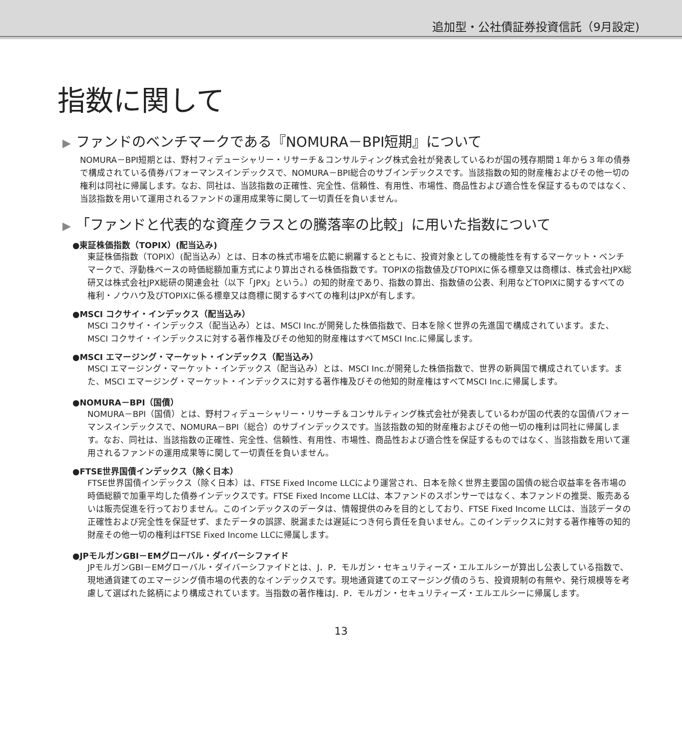追加型・公社債証券投資信託（9月設定)
指数に関して
▶ ファンドのベンチマークである『NOMURA－BPI短期』について
NOMURA－BPI短期とは、野村フィデューシャリー・リサーチ＆コンサルティング株式会社が発表しているわが国の残存期間１年から３年の債券で構成されている債券パフォーマンスインデックスで、NOMURA－BPI総合のサブインデックスです。当該指数の知的財産権およびその他一切の権利は同社に帰属します。なお、同社は、当該指数の正確性、完全性、信頼性、有用性、市場性、商品性および適合性を保証するものではなく、当該指数を用いて運用されるファンドの運用成果等に関して一切責任を負いません。
▶ 「ファンドと代表的な資産クラスとの騰落率の比較」に用いた指数について
●東証株価指数（TOPIX）(配当込み)
東証株価指数（TOPIX）(配当込み）とは、日本の株式市場を広範に網羅するとともに、投資対象としての機能性を有するマーケット・ベンチマークで、浮動株ベースの時価総額加重方式により算出される株価指数です。TOPIXの指数値及びTOPIXに係る標章又は商標は、株式会社JPX総研又は株式会社JPX総研の関連会社（以下「JPX」という。）の知的財産であり、指数の算出、指数値の公表、利用などTOPIXに関するすべての権利・ノウハウ及びTOPIXに係る標章又は商標に関するすべての権利はJPXが有します。
●MSCI コクサイ・インデックス（配当込み）
MSCI コクサイ・インデックス（配当込み）とは、MSCI Inc.が開発した株価指数で、日本を除く世界の先進国で構成されています。また、MSCI コクサイ・インデックスに対する著作権及びその他知的財産権はすべてMSCI Inc.に帰属します。
●MSCI エマージング・マーケット・インデックス（配当込み）
MSCI エマージング・マーケット・インデックス（配当込み）とは、MSCI Inc.が開発した株価指数で、世界の新興国で構成されています。また、MSCI エマージング・マーケット・インデックスに対する著作権及びその他知的財産権はすべてMSCI Inc.に帰属します。
●NOMURA－BPI（国債）
NOMURA－BPI（国債）とは、野村フィデューシャリー・リサーチ＆コンサルティング株式会社が発表しているわが国の代表的な国債パフォーマンスインデックスで、NOMURA－BPI（総合）のサブインデックスです。当該指数の知的財産権およびその他一切の権利は同社に帰属します。なお、同社は、当該指数の正確性、完全性、信頼性、有用性、市場性、商品性および適合性を保証するものではなく、当該指数を用いて運用されるファンドの運用成果等に関して一切責任を負いません。
●FTSE世界国債インデックス（除く日本）
FTSE世界国債インデックス（除く日本）は、FTSE Fixed Income LLCにより運営され、日本を除く世界主要国の国債の総合収益率を各市場の時価総額で加重平均した債券インデックスです。FTSE Fixed Income LLCは、本ファンドのスポンサーではなく、本ファンドの推奨、販売あるいは販売促進を行っておりません。このインデックスのデータは、情報提供のみを目的としており、FTSE Fixed Income LLCは、当該データの正確性および完全性を保証せず、またデータの誤謬、脱漏または遅延につき何ら責任を負いません。このインデックスに対する著作権等の知的財産その他一切の権利はFTSE Fixed Income LLCに帰属します。
●JPモルガンGBI－EMグローバル・ダイバーシファイド
JPモルガンGBI－EMグローバル・ダイバーシファイドとは、J．P．モルガン・セキュリティーズ・エルエルシーが算出し公表している指数で、現地通貨建てのエマージング債市場の代表的なインデックスです。現地通貨建てのエマージング債のうち、投資規制の有無や、発行規模等を考慮して選ばれた銘柄により構成されています。当指数の著作権はJ．P．モルガン・セキュリティーズ・エルエルシーに帰属します。
13